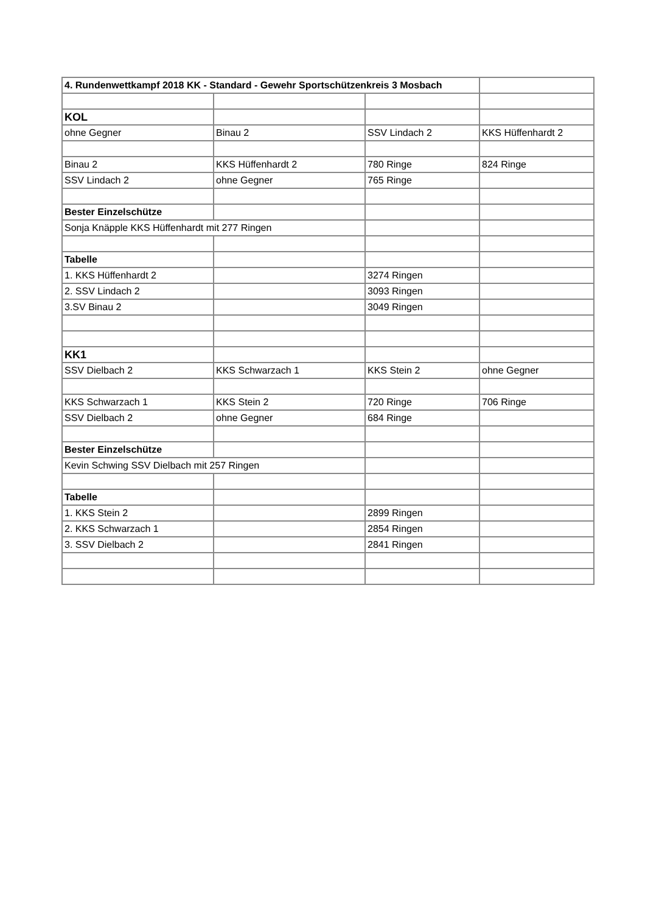| 4. Rundenwettkampf 2018 KK - Standard - Gewehr Sportschützenkreis 3 Mosbach | | | |
| KOL | | | |
| ohne Gegner | Binau 2 | SSV Lindach 2 | KKS Hüffenhardt 2 |
| Binau 2 | KKS Hüffenhardt 2 | 780 Ringe | 824 Ringe |
| SSV Lindach 2 | ohne Gegner | 765 Ringe | |
| Bester Einzelschütze | | | |
| Sonja Knäpple KKS Hüffenhardt mit 277 Ringen | | | |
| Tabelle | | | |
| 1. KKS Hüffenhardt 2 | | 3274 Ringen | |
| 2. SSV Lindach 2 | | 3093 Ringen | |
| 3.SV Binau 2 | | 3049 Ringen | |
| KK1 | | | |
| SSV Dielbach 2 | KKS Schwarzach 1 | KKS Stein 2 | ohne Gegner |
| KKS Schwarzach 1 | KKS Stein 2 | 720 Ringe | 706 Ringe |
| SSV Dielbach 2 | ohne Gegner | 684 Ringe | |
| Bester Einzelschütze | | | |
| Kevin Schwing SSV Dielbach mit 257 Ringen | | | |
| Tabelle | | | |
| 1. KKS Stein 2 | | 2899 Ringen | |
| 2. KKS Schwarzach 1 | | 2854 Ringen | |
| 3. SSV Dielbach 2 | | 2841 Ringen | |